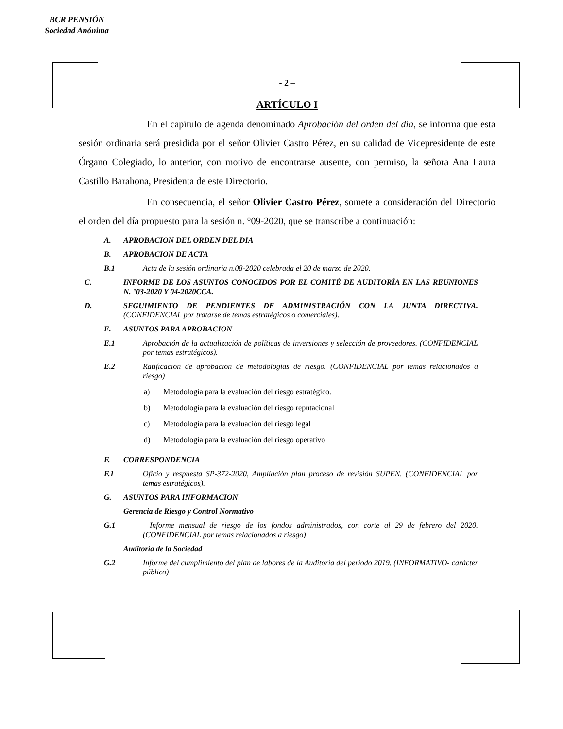BCR PENSIÓN
Sociedad Anónima
- 2 –
ARTÍCULO I
En el capítulo de agenda denominado Aprobación del orden del día, se informa que esta sesión ordinaria será presidida por el señor Olivier Castro Pérez, en su calidad de Vicepresidente de este Órgano Colegiado, lo anterior, con motivo de encontrarse ausente, con permiso, la señora Ana Laura Castillo Barahona, Presidenta de este Directorio.
En consecuencia, el señor Olivier Castro Pérez, somete a consideración del Directorio el orden del día propuesto para la sesión n. °09-2020, que se transcribe a continuación:
A. APROBACION DEL ORDEN DEL DIA
B. APROBACION DE ACTA
B.1 Acta de la sesión ordinaria n.08-2020 celebrada el 20 de marzo de 2020.
C. INFORME DE LOS ASUNTOS CONOCIDOS POR EL COMITÉ DE AUDITORÍA EN LAS REUNIONES N. °03-2020 Y 04-2020CCA.
D. SEGUIMIENTO DE PENDIENTES DE ADMINISTRACIÓN CON LA JUNTA DIRECTIVA. (CONFIDENCIAL por tratarse de temas estratégicos o comerciales).
E. ASUNTOS PARA APROBACION
E.1 Aprobación de la actualización de políticas de inversiones y selección de proveedores. (CONFIDENCIAL por temas estratégicos).
E.2 Ratificación de aprobación de metodologías de riesgo. (CONFIDENCIAL por temas relacionados a riesgo)
a) Metodología para la evaluación del riesgo estratégico.
b) Metodología para la evaluación del riesgo reputacional
c) Metodología para la evaluación del riesgo legal
d) Metodología para la evaluación del riesgo operativo
F. CORRESPONDENCIA
F.1 Oficio y respuesta SP-372-2020, Ampliación plan proceso de revisión SUPEN. (CONFIDENCIAL por temas estratégicos).
G. ASUNTOS PARA INFORMACION
Gerencia de Riesgo y Control Normativo
G.1 Informe mensual de riesgo de los fondos administrados, con corte al 29 de febrero del 2020. (CONFIDENCIAL por temas relacionados a riesgo)
Auditoría de la Sociedad
G.2 Informe del cumplimiento del plan de labores de la Auditoría del período 2019. (INFORMATIVO- carácter público)